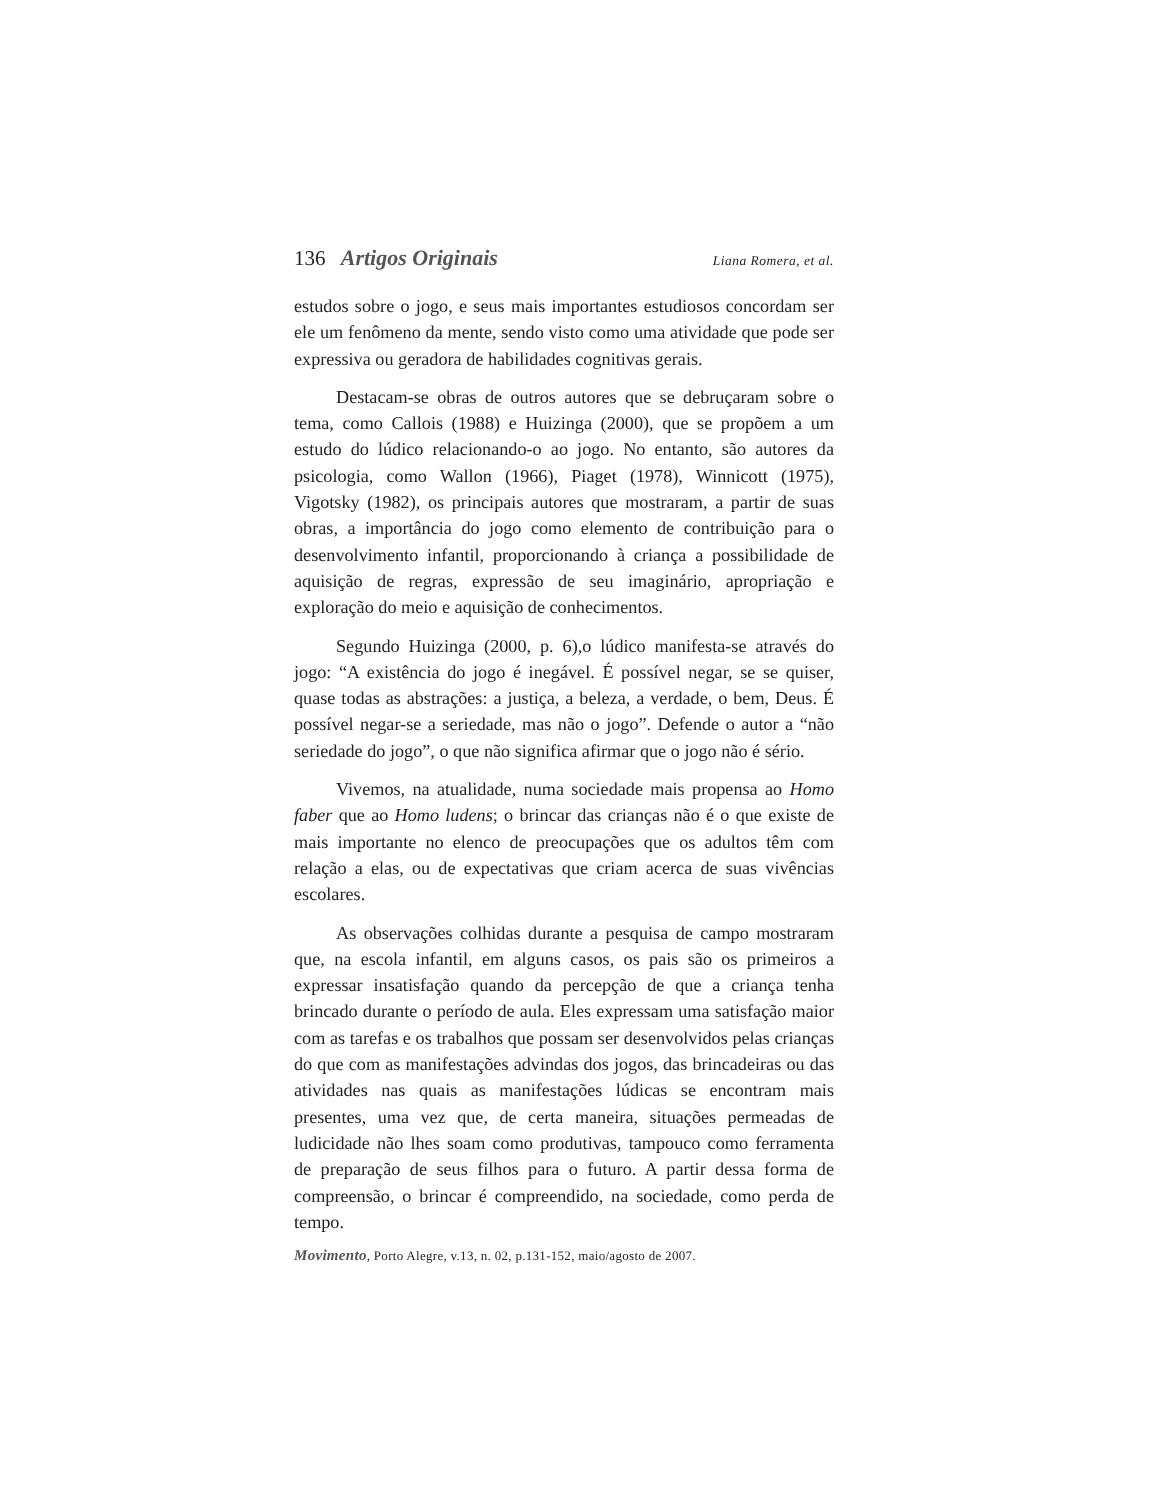136 Artigos Originais Liana Romera, et al.
estudos sobre o jogo, e seus mais importantes estudiosos concordam ser ele um fenômeno da mente, sendo visto como uma atividade que pode ser expressiva ou geradora de habilidades cognitivas gerais.
Destacam-se obras de outros autores que se debruçaram sobre o tema, como Callois (1988) e Huizinga (2000), que se propõem a um estudo do lúdico relacionando-o ao jogo. No entanto, são autores da psicologia, como Wallon (1966), Piaget (1978), Winnicott (1975), Vigotsky (1982), os principais autores que mostraram, a partir de suas obras, a importância do jogo como elemento de contribuição para o desenvolvimento infantil, proporcionando à criança a possibilidade de aquisição de regras, expressão de seu imaginário, apropriação e exploração do meio e aquisição de conhecimentos.
Segundo Huizinga (2000, p. 6),o lúdico manifesta-se através do jogo: “A existência do jogo é inegável. É possível negar, se se quiser, quase todas as abstrações: a justiça, a beleza, a verdade, o bem, Deus. É possível negar-se a seriedade, mas não o jogo”. Defende o autor a “não seriedade do jogo”, o que não significa afirmar que o jogo não é sério.
Vivemos, na atualidade, numa sociedade mais propensa ao Homo faber que ao Homo ludens; o brincar das crianças não é o que existe de mais importante no elenco de preocupações que os adultos têm com relação a elas, ou de expectativas que criam acerca de suas vivências escolares.
As observações colhidas durante a pesquisa de campo mostraram que, na escola infantil, em alguns casos, os pais são os primeiros a expressar insatisfação quando da percepção de que a criança tenha brincado durante o período de aula. Eles expressam uma satisfação maior com as tarefas e os trabalhos que possam ser desenvolvidos pelas crianças do que com as manifestações advindas dos jogos, das brincadeiras ou das atividades nas quais as manifestações lúdicas se encontram mais presentes, uma vez que, de certa maneira, situações permeadas de ludicidade não lhes soam como produtivas, tampouco como ferramenta de preparação de seus filhos para o futuro. A partir dessa forma de compreensão, o brincar é compreendido, na sociedade, como perda de tempo.
Movimento, Porto Alegre, v.13, n. 02, p.131-152, maio/agosto de 2007.